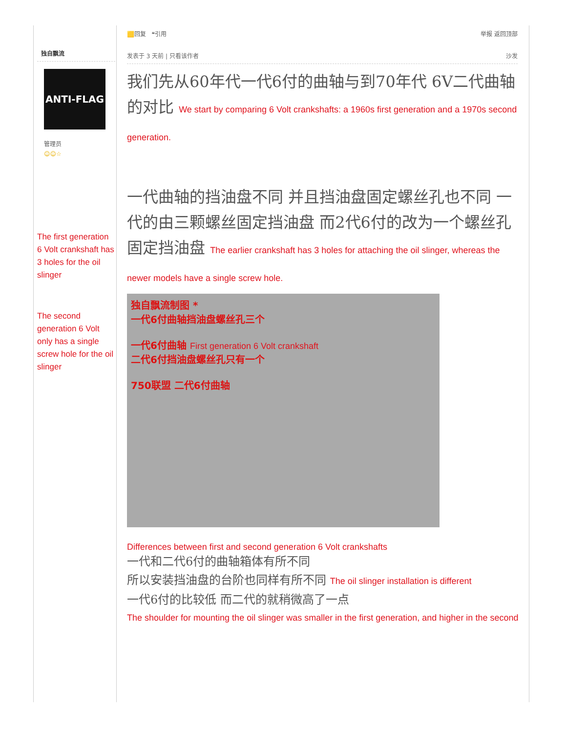独自飘流
ANTI-FLAG
管理员
☺☺☆
The first generation 6 Volt crankshaft has 3 holes for the oil slinger
The second generation 6 Volt only has a single screw hole for the oil slinger
🟨回复 ❝引用 举报 返回顶部
发表于 3 天前 | 只看该作者 沙发
我们先从60年代一代6付的曲轴与到70年代 6V二代曲轴的对比 We start by comparing 6 Volt crankshafts: a 1960s first generation and a 1970s second generation.
一代曲轴的挡油盘不同 并且挡油盘固定螺丝孔也不同 一代的由三颗螺丝固定挡油盘 而2代6付的改为一个螺丝孔固定挡油盘 The earlier crankshaft has 3 holes for attaching the oil slinger, whereas the newer models have a single screw hole.
独自飘流制图 *
一代6付曲轴挡油盘螺丝孔三个
一代6付曲轴 First generation 6 Volt crankshaft
二代6付挡油盘螺丝孔只有一个
750联盟 二代6付曲轴
Differences between first and second generation 6 Volt crankshafts
一代和二代6付的曲轴箱体有所不同
所以安装挡油盘的台阶也同样有所不同 The oil slinger installation is different
一代6付的比较低 而二代的就稍微高了一点
The shoulder for mounting the oil slinger was smaller in the first generation, and higher in the second